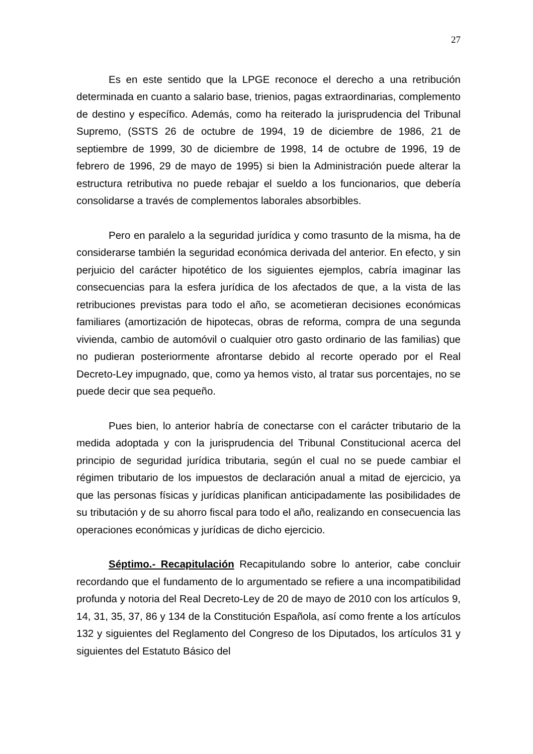27
Es en este sentido que la LPGE reconoce el derecho a una retribución determinada en cuanto a salario base, trienios, pagas extraordinarias, complemento de destino y específico. Además, como ha reiterado la jurisprudencia del Tribunal Supremo, (SSTS 26 de octubre de 1994, 19 de diciembre de 1986, 21 de septiembre de 1999, 30 de diciembre de 1998, 14 de octubre de 1996, 19 de febrero de 1996, 29 de mayo de 1995) si bien la Administración puede alterar la estructura retributiva no puede rebajar el sueldo a los funcionarios, que debería consolidarse a través de complementos laborales absorbibles.
Pero en paralelo a la seguridad jurídica y como trasunto de la misma, ha de considerarse también la seguridad económica derivada del anterior. En efecto, y sin perjuicio del carácter hipotético de los siguientes ejemplos, cabría imaginar las consecuencias para la esfera jurídica de los afectados de que, a la vista de las retribuciones previstas para todo el año, se acometieran decisiones económicas familiares (amortización de hipotecas, obras de reforma, compra de una segunda vivienda, cambio de automóvil o cualquier otro gasto ordinario de las familias) que no pudieran posteriormente afrontarse debido al recorte operado por el Real Decreto-Ley impugnado, que, como ya hemos visto, al tratar sus porcentajes, no se puede decir que sea pequeño.
Pues bien, lo anterior habría de conectarse con el carácter tributario de la medida adoptada y con la jurisprudencia del Tribunal Constitucional acerca del principio de seguridad jurídica tributaria, según el cual no se puede cambiar el régimen tributario de los impuestos de declaración anual a mitad de ejercicio, ya que las personas físicas y jurídicas planifican anticipadamente las posibilidades de su tributación y de su ahorro fiscal para todo el año, realizando en consecuencia las operaciones económicas y jurídicas de dicho ejercicio.
Séptimo.- Recapitulación Recapitulando sobre lo anterior, cabe concluir recordando que el fundamento de lo argumentado se refiere a una incompatibilidad profunda y notoria del Real Decreto-Ley de 20 de mayo de 2010 con los artículos 9, 14, 31, 35, 37, 86 y 134 de la Constitución Española, así como frente a los artículos 132 y siguientes del Reglamento del Congreso de los Diputados, los artículos 31 y siguientes del Estatuto Básico del